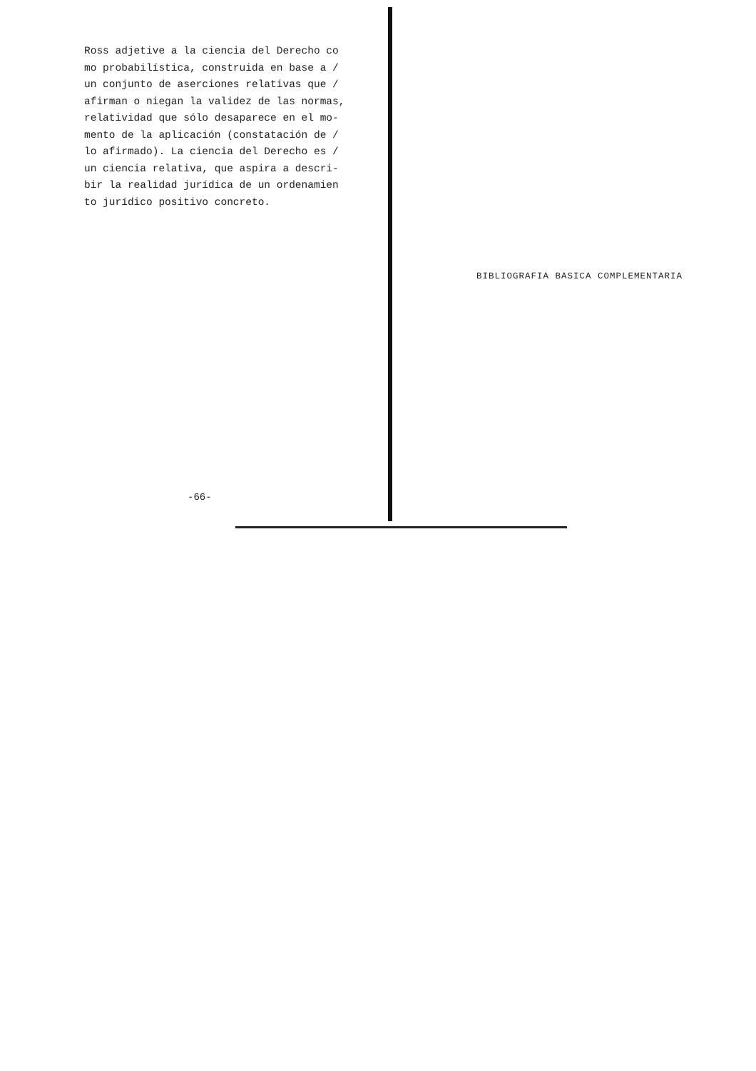Ross adjetive a la ciencia del Derecho co
mo probabilística, construida en base a /
un conjunto de aserciones relativas que /
afirman o niegan la validez de las normas,
relatividad que sólo desaparece en el mo-
mento de la aplicación (constatación de /
lo afirmado). La ciencia del Derecho es /
un ciencia relativa, que aspira a descri-
bir la realidad jurídica de un ordenamien
to jurídico positivo concreto.
-66-
BIBLIOGRAFIA BASICA COMPLEMENTARIA